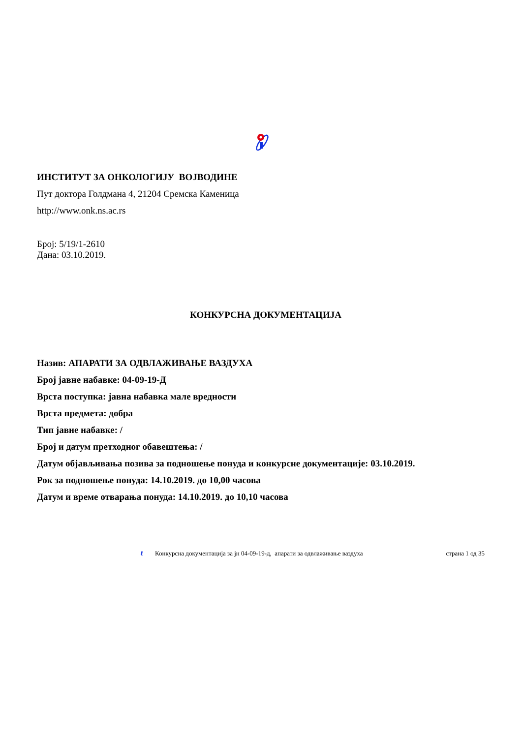ИНСТИТУТ ЗА ОНКОЛОГИЈУ ВОЈВОДИНЕ
Пут доктора Голдмана 4, 21204 Сремска Каменица
http://www.onk.ns.ac.rs
Број: 5/19/1-2610
Дана: 03.10.2019.
КОНКУРСНА ДОКУМЕНТАЦИЈА
Назив: АПАРАТИ ЗА ОДВЛАЖИВАЊЕ ВАЗДУХА
Број јавне набавке: 04-09-19-Д
Врста поступка: јавна набавка мале вредности
Врста предмета: добра
Тип јавне набавке: /
Број и датум претходног обавештења: /
Датум објављивања позива за подношење понуда и конкурсне документације: 03.10.2019.
Рок за подношење понуда: 14.10.2019. до 10,00 часова
Датум и време отварања понуда: 14.10.2019. до 10,10 часова
ℓ Конкурсна документација за јн 04-09-19-д, апарати за одвлаживање ваздуха страна 1 од 35